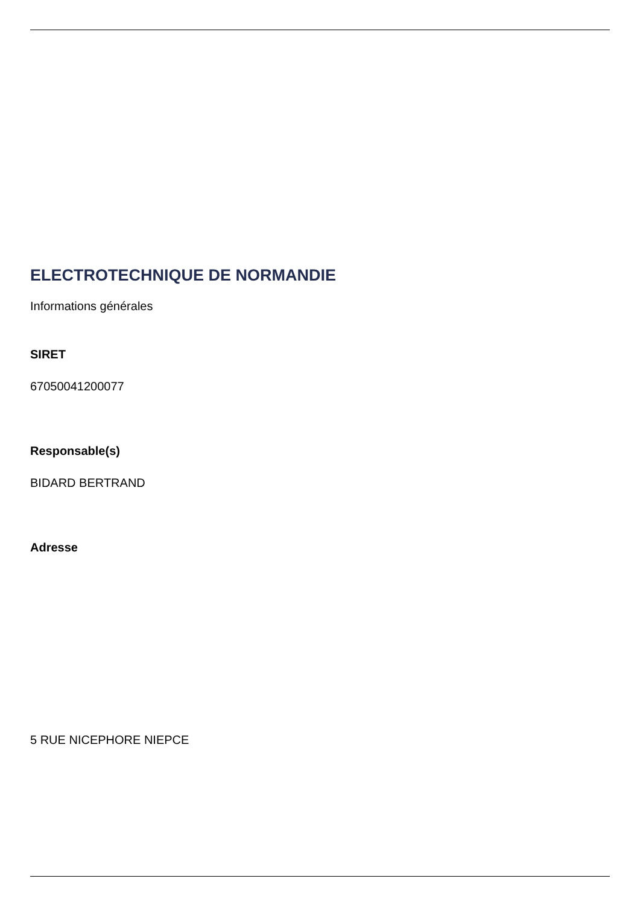ELECTROTECHNIQUE DE NORMANDIE
Informations générales
SIRET
67050041200077
Responsable(s)
BIDARD BERTRAND
Adresse
5 RUE NICEPHORE NIEPCE